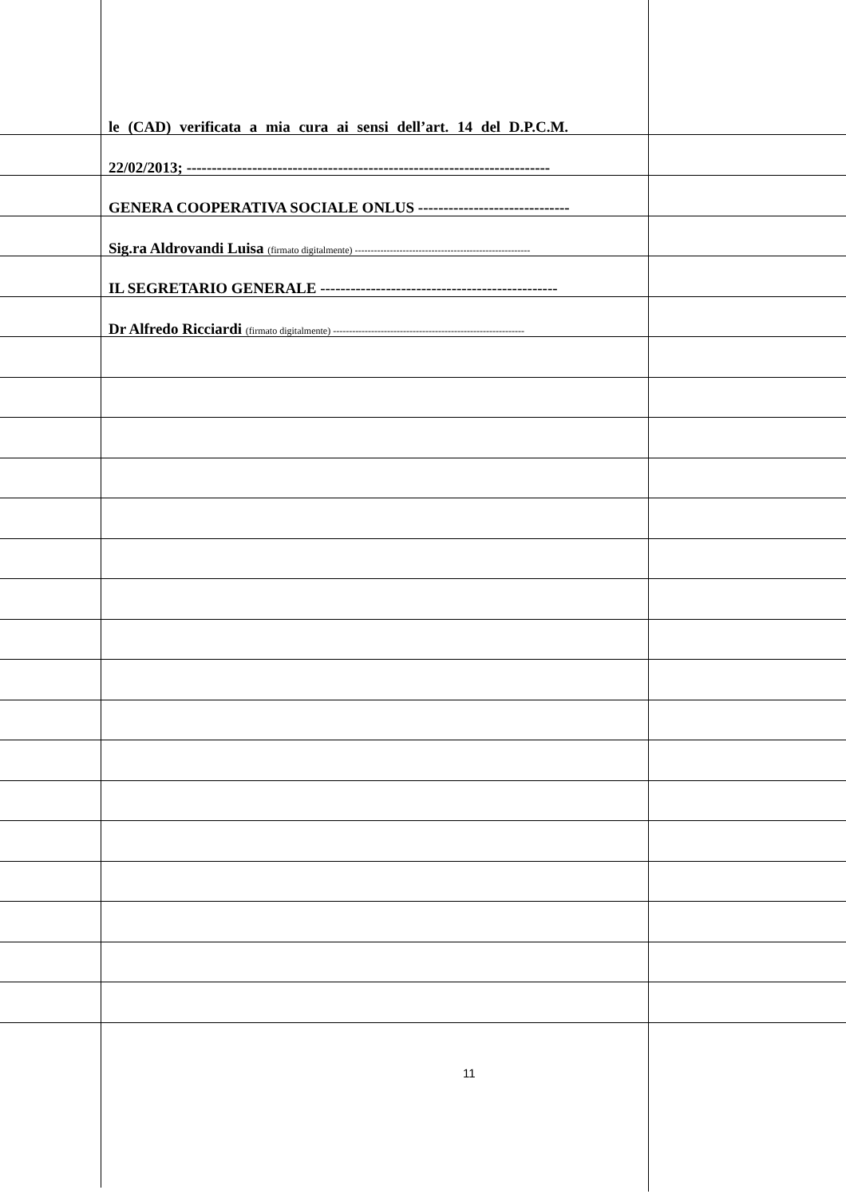le (CAD) verificata a mia cura ai sensi dell’art. 14 del D.P.C.M.
22/02/2013; ------------------------------------------------------------------------
GENERA COOPERATIVA SOCIALE ONLUS ------------------------------
Sig.ra Aldrovandi Luisa (firmato digitalmente) -------------------------------------------------------
IL SEGRETARIO GENERALE -----------------------------------------------
Dr Alfredo Ricciardi (firmato digitalmente) ------------------------------------------------------------
11